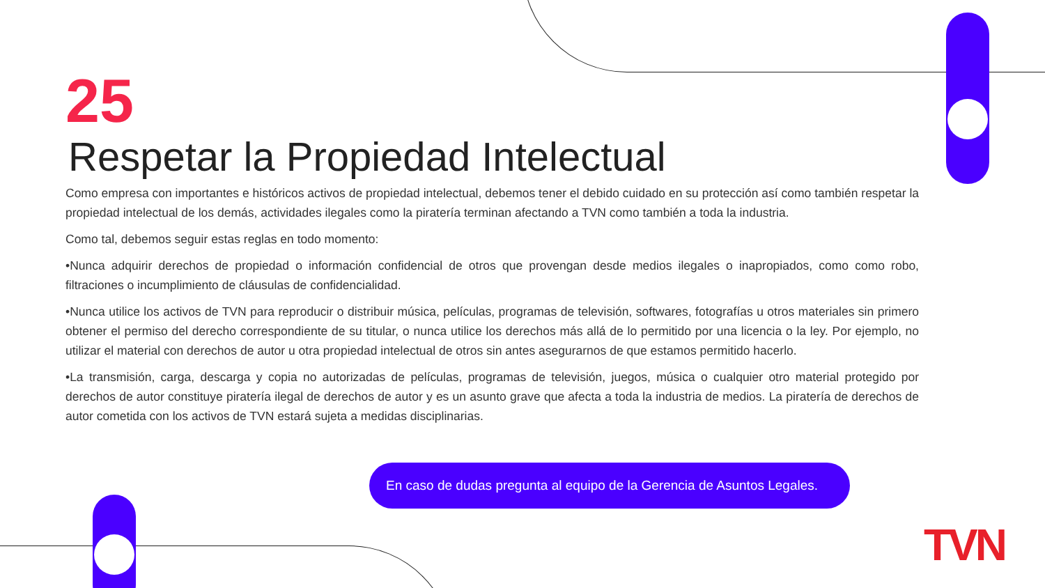25
Respetar la Propiedad Intelectual
Como empresa con importantes e históricos activos de propiedad intelectual, debemos tener el debido cuidado en su protección así como también respetar la propiedad intelectual de los demás, actividades ilegales como la piratería terminan afectando a TVN como también a toda la industria.
Como tal, debemos seguir estas reglas en todo momento:
•Nunca adquirir derechos de propiedad o información confidencial de otros que provengan desde medios ilegales o inapropiados, como como robo, filtraciones o incumplimiento de cláusulas de confidencialidad.
•Nunca utilice los activos de TVN para reproducir o distribuir música, películas, programas de televisión, softwares, fotografías u otros materiales sin primero obtener el permiso del derecho correspondiente de su titular, o nunca utilice los derechos más allá de lo permitido por una licencia o la ley. Por ejemplo, no utilizar el material con derechos de autor u otra propiedad intelectual de otros sin antes asegurarnos de que estamos permitido hacerlo.
•La transmisión, carga, descarga y copia no autorizadas de películas, programas de televisión, juegos, música o cualquier otro material protegido por derechos de autor constituye piratería ilegal de derechos de autor y es un asunto grave que afecta a toda la industria de medios. La piratería de derechos de autor cometida con los activos de TVN estará sujeta a medidas disciplinarias.
En caso de dudas pregunta al equipo de la Gerencia de Asuntos Legales.
TVN